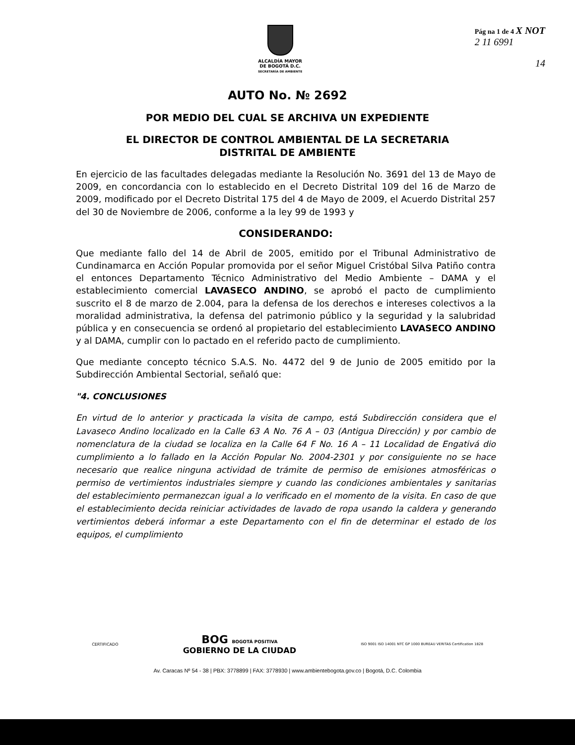ALCALDÍA MAYOR
DE BOGOTÁ D.C.
SECRETARÍA DE AMBIENTE
Pág na 1 de 4 X NOT
2 11 6991
14
AUTO No. № 2692
POR MEDIO DEL CUAL SE ARCHIVA UN EXPEDIENTE
EL DIRECTOR DE CONTROL AMBIENTAL DE LA SECRETARIA
DISTRITAL DE AMBIENTE
En ejercicio de las facultades delegadas mediante la Resolución No. 3691 del 13 de Mayo de 2009, en concordancia con lo establecido en el Decreto Distrital 109 del 16 de Marzo de 2009, modificado por el Decreto Distrital 175 del 4 de Mayo de 2009, el Acuerdo Distrital 257 del 30 de Noviembre de 2006, conforme a la ley 99 de 1993 y
CONSIDERANDO:
Que mediante fallo del 14 de Abril de 2005, emitido por el Tribunal Administrativo de Cundinamarca en Acción Popular promovida por el señor Miguel Cristóbal Silva Patiño contra el entonces Departamento Técnico Administrativo del Medio Ambiente – DAMA y el establecimiento comercial LAVASECO ANDINO, se aprobó el pacto de cumplimiento suscrito el 8 de marzo de 2.004, para la defensa de los derechos e intereses colectivos a la moralidad administrativa, la defensa del patrimonio público y la seguridad y la salubridad pública y en consecuencia se ordenó al propietario del establecimiento LAVASECO ANDINO y al DAMA, cumplir con lo pactado en el referido pacto de cumplimiento.
Que mediante concepto técnico S.A.S. No. 4472 del 9 de Junio de 2005 emitido por la Subdirección Ambiental Sectorial, señaló que:
"4. CONCLUSIONES
En virtud de lo anterior y practicada la visita de campo, está Subdirección considera que el Lavaseco Andino localizado en la Calle 63 A No. 76 A – 03 (Antigua Dirección) y por cambio de nomenclatura de la ciudad se localiza en la Calle 64 F No. 16 A – 11 Localidad de Engativá dio cumplimiento a lo fallado en la Acción Popular No. 2004-2301 y por consiguiente no se hace necesario que realice ninguna actividad de trámite de permiso de emisiones atmosféricas o permiso de vertimientos industriales siempre y cuando las condiciones ambientales y sanitarias del establecimiento permanezcan igual a lo verificado en el momento de la visita. En caso de que el establecimiento decida reiniciar actividades de lavado de ropa usando la caldera y generando vertimientos deberá informar a este Departamento con el fin de determinar el estado de los equipos, el cumplimiento
CERTIFICADO
BOG BOGOTÁ POSITIVA
GOBIERNO DE LA CIUDAD
ISO 9001 ISO 14001 NTC GP 1000 BUREAU VERITAS Certification 1828
Av. Caracas Nº 54 - 38 | PBX: 3778899 | FAX: 3778930 | www.ambientebogota.gov.co | Bogotá, D.C. Colombia